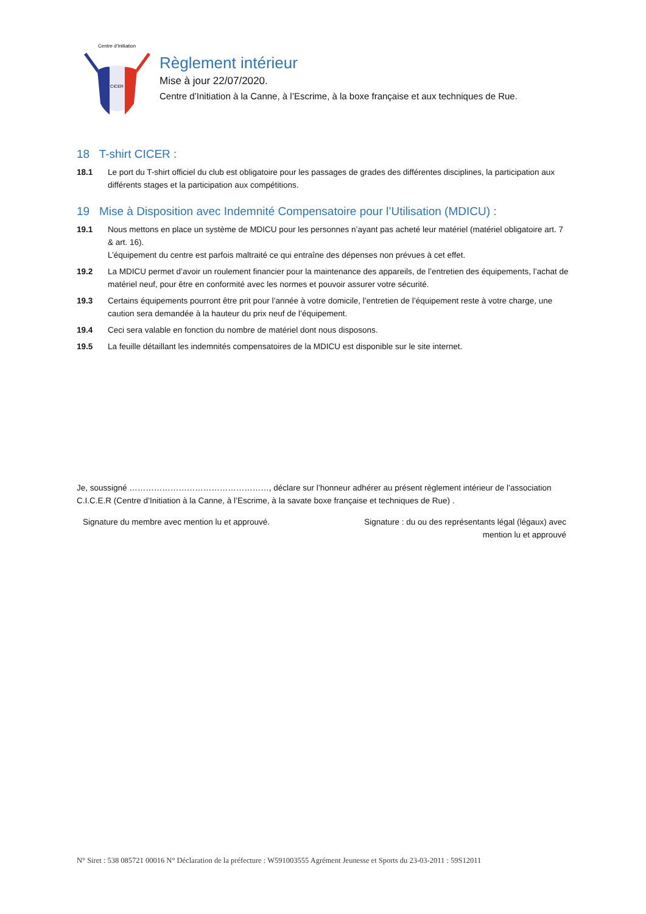Centre d'Initiation
CICER
Règlement intérieur
Mise à jour 22/07/2020.
Centre d’Initiation à la Canne, à l’Escrime, à la boxe française et aux techniques de Rue.
18 T-shirt CICER :
18.1 Le port du T-shirt officiel du club est obligatoire pour les passages de grades des différentes disciplines, la participation aux différents stages et la participation aux compétitions.
19 Mise à Disposition avec Indemnité Compensatoire pour l’Utilisation (MDICU) :
19.1 Nous mettons en place un système de MDICU pour les personnes n’ayant pas acheté leur matériel (matériel obligatoire art. 7 & art. 16).
L’équipement du centre est parfois maltraité ce qui entraîne des dépenses non prévues à cet effet.
19.2 La MDICU permet d’avoir un roulement financier pour la maintenance des appareils, de l’entretien des équipements, l’achat de matériel neuf, pour être en conformité avec les normes et pouvoir assurer votre sécurité.
19.3 Certains équipements pourront être prit pour l’année à votre domicile, l’entretien de l’équipement reste à votre charge, une caution sera demandée à la hauteur du prix neuf de l’équipement.
19.4 Ceci sera valable en fonction du nombre de matériel dont nous disposons.
19.5 La feuille détaillant les indemnités compensatoires de la MDICU est disponible sur le site internet.
Je, soussigné ……………………………………………, déclare sur l’honneur adhérer au présent règlement intérieur de l’association C.I.C.E.R (Centre d’Initiation à la Canne, à l’Escrime, à la savate boxe française et techniques de Rue) .
Signature du membre avec mention lu et approuvé. Signature : du ou des représentants légal (légaux) avec
mention lu et approuvé
N° Siret : 538 085721 00016 N° Déclaration de la préfecture : W591003555 Agrément Jeunesse et Sports du 23-03-2011 : 59S12011